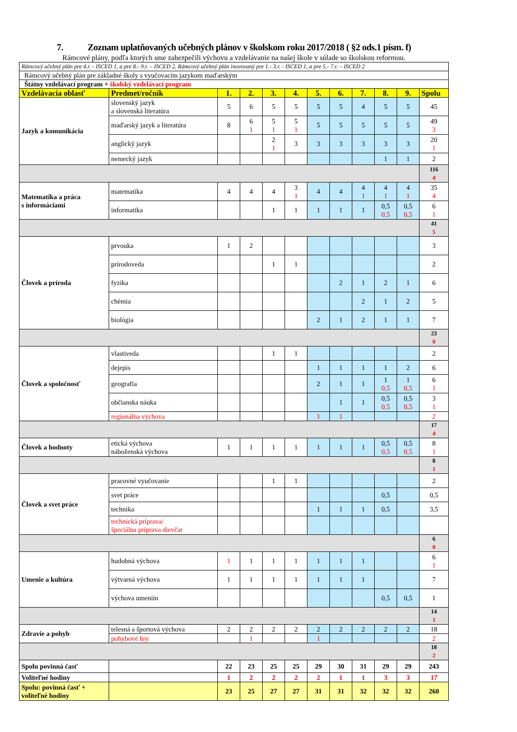7. Zoznam uplatňovaných učebných plánov v školskom roku 2017/2018 ( §2 ods.1 písm. f)
Rámcové plány, podľa ktorých sme zabezpečili výchovu a vzdelávanie na našej škole v súlade so školskou reformou.
| Rámcový učebný plán pre 4.r. - ISCED 1, a pre 8.- 9.r. – ISCED 2, Rámcový učebný plán inovovaný pre 1.- 3.r. - ISCED 1, a pre 5.- 7.r. – ISCED 2 | | | | | | | | | | | |
| Rámcový učebný plán pre základné školy s vyučovacím jazykom maďarským | | | | | | | | | | | |
| Štátny vzdelávací program + školský vzdelávací program | | | | | | | | | | | |
| Vzdelávacia oblasť | Predmet/ročník | 1. | 2. | 3. | 4. | 5. | 6. | 7. | 8. | 9. | Spolu |
| Jazyk a komunikácia | slovenský jazyk a slovenská literatúra | 5 | 6 | 5 | 5 | 5 | 5 | 4 | 5 | 5 | 45 |
| | maďarský jazyk a literatúra | 8 | 6 1 | 5 1 | 5 1 | 5 | 5 | 5 | 5 | 5 | 49 3 |
| | anglický jazyk | | | 2 1 | 3 | 3 | 3 | 3 | 3 | 3 | 20 1 |
| | nemecký jazyk | | | | | | | | 1 | 1 | 2 |
| | | | | | | | | | | | 116 4 |
| Matematika a práca s informáciami | matematika | 4 | 4 | 4 | 3 1 | 4 | 4 | 4 1 | 4 1 | 4 1 | 35 4 |
| | informatika | | | 1 | 1 | 1 | 1 | 1 | 0,5 0,5 | 0,5 0,5 | 6 1 |
| | | | | | | | | | | | 41 5 |
| Človek a príroda | prvouka | 1 | 2 | | | | | | | | 3 |
| | prírodoveda | | | 1 | 1 | | | | | | 2 |
| | fyzika | | | | | | 2 | 1 | 2 | 1 | 6 |
| | chémia | | | | | | | 2 | 1 | 2 | 5 |
| | biológia | | | | | 2 | 1 | 2 | 1 | 1 | 7 |
| | | | | | | | | | | | 23 0 |
| Človek a spoločnosť | vlastiveda | | | 1 | 1 | | | | | | 2 |
| | dejepis | | | | | 1 | 1 | 1 | 1 | 2 | 6 |
| | geografia | | | | | 2 | 1 | 1 | 1 0,5 | 1 0,5 | 6 1 |
| | občianska náuka | | | | | | 1 | 1 | 0,5 0,5 | 0,5 0,5 | 3 1 |
| | regionálna výchova | | | | | 1 | 1 | | | | 2 |
| | | | | | | | | | | | 17 4 |
| Človek a hodnoty | etická výchova náboženská výchova | 1 | 1 | 1 | 1 | 1 | 1 | 1 | 0,5 0,5 | 0,5 0,5 | 8 1 |
| | | | | | | | | | | | 8 1 |
| Človek a svet práce | pracovné vyučovanie | | | 1 | 1 | | | | | | 2 |
| | svet práce | | | | | | | | 0,5 | | 0,5 |
| | technika | | | | | 1 | 1 | 1 | 0,5 | | 3,5 |
| | technická príprava/ špeciálna príprava dievčat | | | | | | | | | | |
| | | | | | | | | | | | 6 0 |
| Umenie a kultúra | hudobná výchova | 1 | 1 | 1 | 1 | 1 | 1 | 1 | | | 6 1 |
| | výtvarná výchova | 1 | 1 | 1 | 1 | 1 | 1 | 1 | | | 7 |
| | výchova umením | | | | | | | | 0,5 | 0,5 | 1 |
| | | | | | | | | | | | 14 1 |
| Zdravie a pohyb | telesná a športová výchova | 2 | 2 | 2 | 2 | 2 | 2 | 2 | 2 | 2 | 18 |
| | pohybové hry | | 1 | | | 1 | | | | | 2 |
| | | | | | | | | | | | 18 2 |
| Spolu povinná časť | | 22 | 23 | 25 | 25 | 29 | 30 | 31 | 29 | 29 | 243 |
| Voliteľné hodiny | | 1 | 2 | 2 | 2 | 2 | 1 | 1 | 3 | 3 | 17 |
| Spolu: povinná časť + voliteľné hodiny | | 23 | 25 | 27 | 27 | 31 | 31 | 32 | 32 | 32 | 260 |